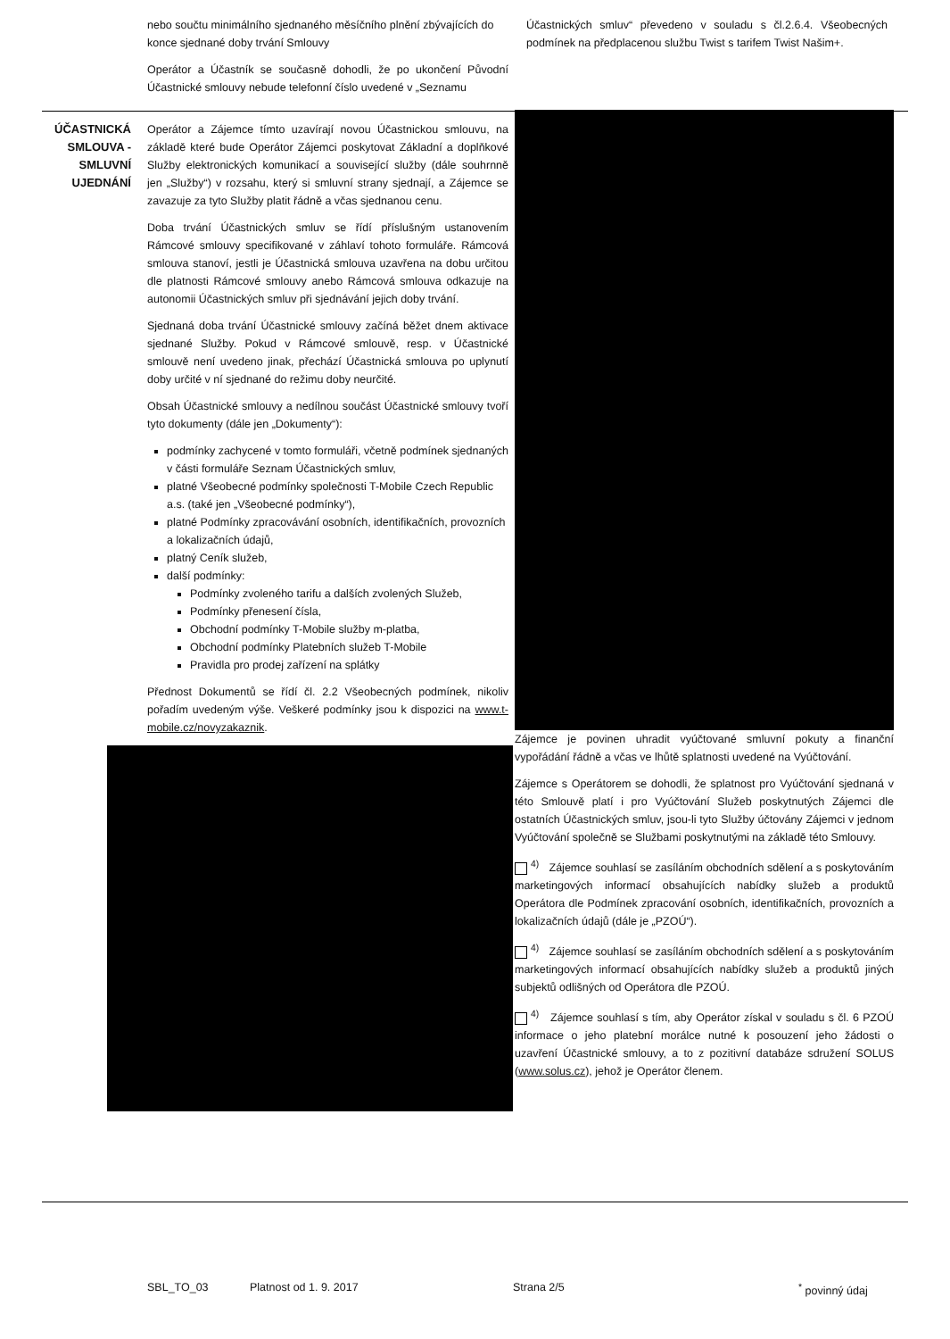nebo součtu minimálního sjednaného měsíčního plnění zbývajících do konce sjednané doby trvání Smlouvy
Operátor a Účastník se současně dohodli, že po ukončení Původní Účastnické smlouvy nebude telefonní číslo uvedené v „Seznamu
Účastnických smluv“ převedeno v souladu s čl.2.6.4. Všeobecných podmínek na předplacenou službu Twist s tarifem Twist Našim+.
ÚČASTNICKÁ SMLOUVA - SMLUVNÍ UJEDNÁNÍ
Operátor a Zájemce tímto uzavírají novou Účastnickou smlouvu, na základě které bude Operátor Zájemci poskytovat Základní a doplňkové Služby elektronických komunikací a související služby (dále souhrnně jen „Služby“) v rozsahu, který si smluvní strany sjednají, a Zájemce se zavazuje za tyto Služby platit řádně a včas sjednanou cenu.
Doba trvání Účastnických smluv se řídí příslušným ustanovením Rámcové smlouvy specifikované v záhlaví tohoto formuláře. Rámcová smlouva stanoví, jestli je Účastnická smlouva uzavřena na dobu určitou dle platnosti Rámcové smlouvy anebo Rámcová smlouva odkazuje na autonomii Účastnických smluv při sjednávání jejich doby trvání.
Sjednaná doba trvání Účastnické smlouvy začíná běžet dnem aktivace sjednané Služby. Pokud v Rámcové smlouvě, resp. v Účastnické smlouvě není uvedeno jinak, přechází Účastnická smlouva po uplynutí doby určité v ní sjednané do režimu doby neurčité.
Obsah Účastnické smlouvy a nedílnou součást Účastnické smlouvy tvoří tyto dokumenty (dále jen „Dokumenty“):
podmínky zachycené v tomto formuláři, včetně podmínek sjednaných v části formuláře Seznam Účastnických smluv,
platné Všeobecné podmínky společnosti T-Mobile Czech Republic a.s. (také jen „Všeobecné podmínky“),
platné Podmínky zpracovávání osobních, identifikačních, provozních a lokalizačních údajů,
platný Ceník služeb,
další podmínky:
Podmínky zvoleného tarifu a dalších zvolených Služeb,
Podmínky přenesení čísla,
Obchodní podmínky T-Mobile služby m-platba,
Obchodní podmínky Platebních služeb T-Mobile
Pravidla pro prodej zařízení na splátky
Přednost Dokumentů se řídí čl. 2.2 Všeobecných podmínek, nikoliv pořadím uvedeným výše. Veškeré podmínky jsou k dispozici na www.t-mobile.cz/novyzakaznik.
Zájemce je povinen uhradit vyúčtované smluvní pokuty a finanční vypořádání řádně a včas ve lhůtě splatnosti uvedené na Vyúčtování.
Zájemce s Operátorem se dohodli, že splatnost pro Vyúčtování sjednaná v této Smlouvě platí i pro Vyúčtování Služeb poskytnutých Zájemci dle ostatních Účastnických smluv, jsou-li tyto Služby účtovány Zájemci v jednom Vyúčtování společně se Službami poskytnutými na základě této Smlouvy.
<sup>4)</sup> Zájemce souhlasí se zasíláním obchodních sdělení a s poskytováním marketingových informací obsahujících nabídky služeb a produktů Operátora dle Podmínek zpracování osobních, identifikačních, provozních a lokalizačních údajů (dále je „PZOÚ“).
<sup>4)</sup> Zájemce souhlasí se zasíláním obchodních sdělení a s poskytováním marketingových informací obsahujících nabídky služeb a produktů jiných subjektů odlišných od Operátora dle PZOÚ.
<sup>4)</sup> Zájemce souhlasí s tím, aby Operátor získal v souladu s čl. 6 PZOÚ informace o jeho platební morálce nutné k posouzení jeho žádosti o uzavření Účastnické smlouvy, a to z pozitivní databáze sdružení SOLUS (www.solus.cz), jehož je Operátor členem.
SBL_TO_03 Platnost od 1. 9. 2017 Strana 2/5<sup>*</sup> povinný údaj